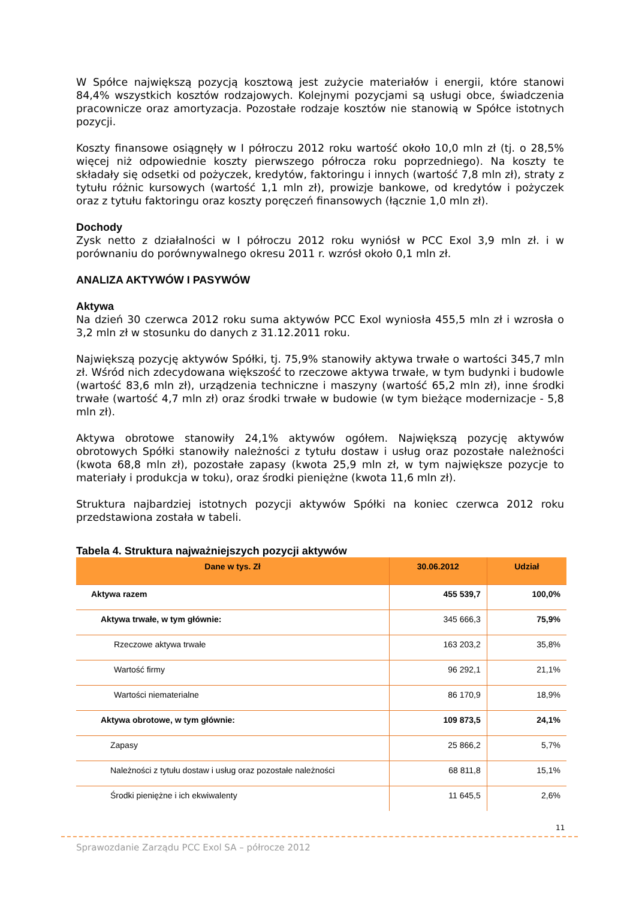W Spółce największą pozycją kosztową jest zużycie materiałów i energii, które stanowi 84,4% wszystkich kosztów rodzajowych. Kolejnymi pozycjami są usługi obce, świadczenia pracownicze oraz amortyzacja. Pozostałe rodzaje kosztów nie stanowią w Spółce istotnych pozycji.
Koszty finansowe osiągnęły w I półroczu 2012 roku wartość około 10,0 mln zł (tj. o 28,5% więcej niż odpowiednie koszty pierwszego półrocza roku poprzedniego). Na koszty te składały się odsetki od pożyczek, kredytów, faktoringu i innych (wartość 7,8 mln zł), straty z tytułu różnic kursowych (wartość 1,1 mln zł), prowizje bankowe, od kredytów i pożyczek oraz z tytułu faktoringu oraz koszty poręczeń finansowych (łącznie 1,0 mln zł).
Dochody
Zysk netto z działalności w I półroczu 2012 roku wyniósł w PCC Exol 3,9 mln zł. i w porównaniu do porównywalnego okresu 2011 r. wzrósł około 0,1 mln zł.
ANALIZA AKTYWÓW I PASYWÓW
Aktywa
Na dzień 30 czerwca 2012 roku suma aktywów PCC Exol wyniosła 455,5 mln zł i wzrosła o 3,2 mln zł w stosunku do danych z 31.12.2011 roku.
Największą pozycję aktywów Spółki, tj. 75,9% stanowiły aktywa trwałe o wartości 345,7 mln zł. Wśród nich zdecydowana większość to rzeczowe aktywa trwałe, w tym budynki i budowle (wartość 83,6 mln zł), urządzenia techniczne i maszyny (wartość 65,2 mln zł), inne środki trwałe (wartość 4,7 mln zł) oraz środki trwałe w budowie (w tym bieżące modernizacje - 5,8 mln zł).
Aktywa obrotowe stanowiły 24,1% aktywów ogółem. Największą pozycję aktywów obrotowych Spółki stanowiły należności z tytułu dostaw i usług oraz pozostałe należności (kwota 68,8 mln zł), pozostałe zapasy (kwota 25,9 mln zł, w tym największe pozycje to materiały i produkcja w toku), oraz środki pieniężne (kwota 11,6 mln zł).
Struktura najbardziej istotnych pozycji aktywów Spółki na koniec czerwca 2012 roku przedstawiona została w tabeli.
Tabela 4. Struktura najważniejszych pozycji aktywów
| Dane w tys. Zł | 30.06.2012 | Udział |
| --- | --- | --- |
| Aktywa razem | 455 539,7 | 100,0% |
| Aktywa trwałe, w tym głównie: | 345 666,3 | 75,9% |
| Rzeczowe aktywa trwałe | 163 203,2 | 35,8% |
| Wartość firmy | 96 292,1 | 21,1% |
| Wartości niematerialne | 86 170,9 | 18,9% |
| Aktywa obrotowe, w tym głównie: | 109 873,5 | 24,1% |
| Zapasy | 25 866,2 | 5,7% |
| Należności z tytułu dostaw i usług oraz pozostałe należności | 68 811,8 | 15,1% |
| Środki pieniężne i ich ekwiwalenty | 11 645,5 | 2,6% |
11
Sprawozdanie Zarządu PCC Exol SA – półrocze 2012